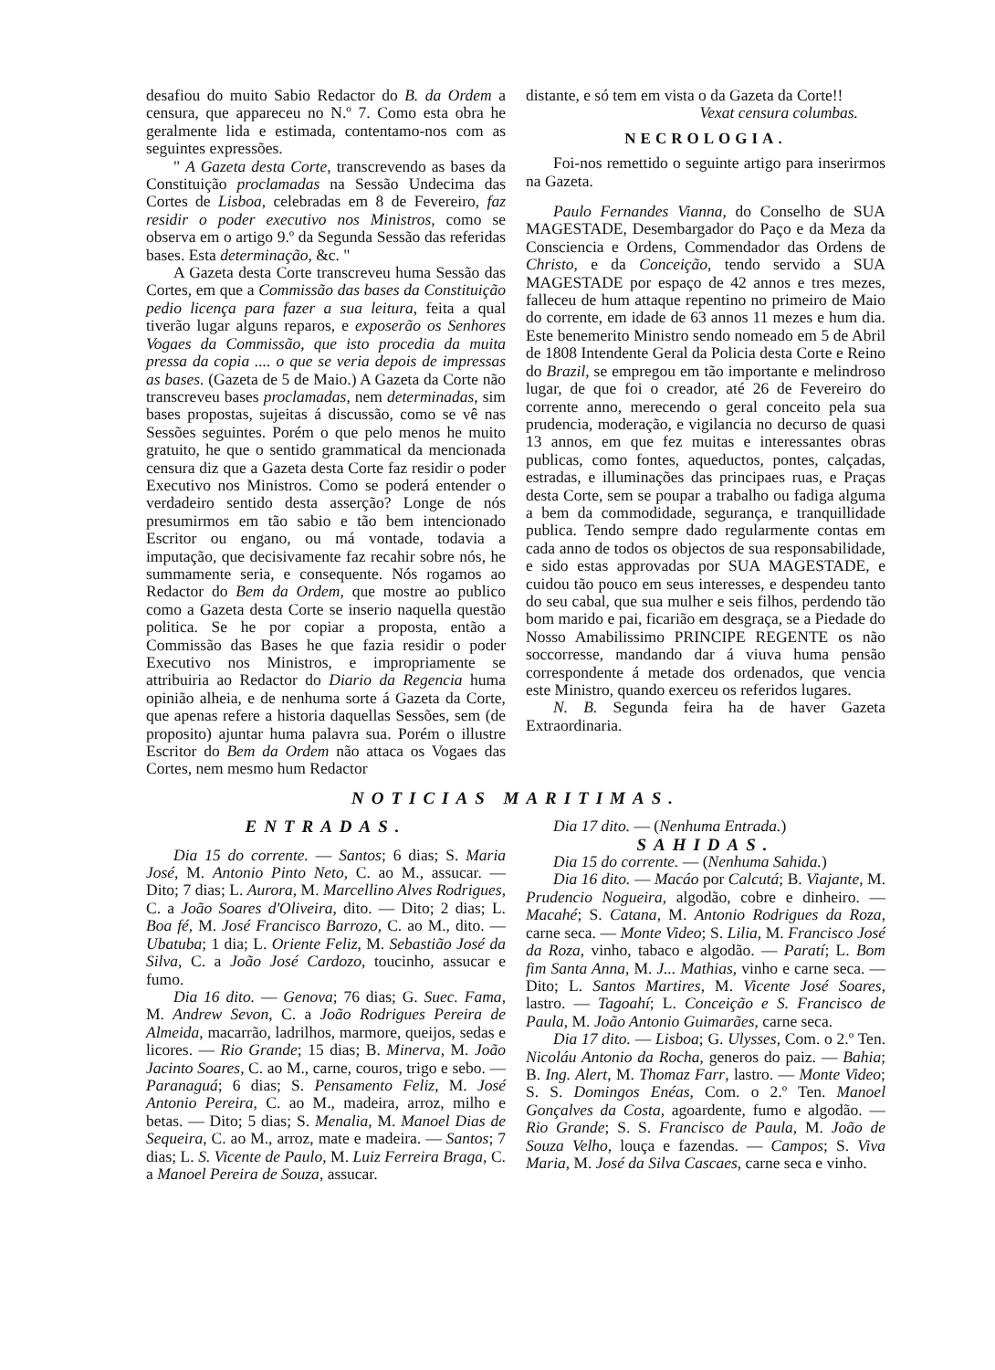desafiou do muito Sabio Redactor do B. da Ordem a censura, que appareceu no N.º 7. Como esta obra he geralmente lida e estimada, contentamo-nos com as seguintes expressões.
" A Gazeta desta Corte, transcrevendo as bases da Constituição proclamadas na Sessão Undecima das Cortes de Lisboa, celebradas em 8 de Fevereiro, faz residir o poder executivo nos Ministros, como se observa em o artigo 9.º da Segunda Sessão das referidas bases. Esta determinação, &c. "
A Gazeta desta Corte transcreveu huma Sessão das Cortes, em que a Commissão das bases da Constituição pedio licença para fazer a sua leitura, feita a qual tiverão lugar alguns reparos, e exposerão os Senhores Vogaes da Commissão, que isto procedia da muita pressa da copia .... o que se veria depois de impressas as bases. (Gazeta de 5 de Maio.) A Gazeta da Corte não transcreveu bases proclamadas, nem determinadas, sim bases propostas, sujeitas á discussão, como se vê nas Sessões seguintes. Porém o que pelo menos he muito gratuito, he que o sentido grammatical da mencionada censura diz que a Gazeta desta Corte faz residir o poder Executivo nos Ministros. Como se poderá entender o verdadeiro sentido desta asserção? Longe de nós presumirmos em tão sabio e tão bem intencionado Escritor ou engano, ou má vontade, todavia a imputação, que decisivamente faz recahir sobre nós, he summamente seria, e consequente. Nós rogamos ao Redactor do Bem da Ordem, que mostre ao publico como a Gazeta desta Corte se inserio naquella questão politica. Se he por copiar a proposta, então a Commissão das Bases he que fazia residir o poder Executivo nos Ministros, e impropriamente se attribuiria ao Redactor do Diario da Regencia huma opinião alheia, e de nenhuma sorte á Gazeta da Corte, que apenas refere a historia daquellas Sessões, sem (de proposito) ajuntar huma palavra sua. Porém o illustre Escritor do Bem da Ordem não attaca os Vogaes das Cortes, nem mesmo hum Redactor
distante, e só tem em vista o da Gazeta da Corte!!
Vexat censura columbas.
NECROLOGIA.
Foi-nos remettido o seguinte artigo para inserirmos na Gazeta.
Paulo Fernandes Vianna, do Conselho de SUA MAGESTADE, Desembargador do Paço e da Meza da Consciencia e Ordens, Commendador das Ordens de Christo, e da Conceição, tendo servido a SUA MAGESTADE por espaço de 42 annos e tres mezes, falleceu de hum attaque repentino no primeiro de Maio do corrente, em idade de 63 annos 11 mezes e hum dia. Este benemerito Ministro sendo nomeado em 5 de Abril de 1808 Intendente Geral da Policia desta Corte e Reino do Brazil, se empregou em tão importante e melindroso lugar, de que foi o creador, até 26 de Fevereiro do corrente anno, merecendo o geral conceito pela sua prudencia, moderação, e vigilancia no decurso de quasi 13 annos, em que fez muitas e interessantes obras publicas, como fontes, aqueductos, pontes, calçadas, estradas, e illuminações das principaes ruas, e Praças desta Corte, sem se poupar a trabalho ou fadiga alguma a bem da commodidade, segurança, e tranquillidade publica. Tendo sempre dado regularmente contas em cada anno de todos os objectos de sua responsabilidade, e sido estas approvadas por SUA MAGESTADE, e cuidou tão pouco em seus interesses, e despendeu tanto do seu cabal, que sua mulher e seis filhos, perdendo tão bom marido e pai, ficarião em desgraça, se a Piedade do Nosso Amabilissimo PRINCIPE REGENTE os não soccorresse, mandando dar á viuva huma pensão correspondente á metade dos ordenados, que vencia este Ministro, quando exerceu os referidos lugares.
N. B. Segunda feira ha de haver Gazeta Extraordinaria.
NOTICIAS MARITIMAS.
ENTRADAS.
Dia 15 do corrente. — Santos; 6 dias; S. Maria José, M. Antonio Pinto Neto, C. ao M., assucar. — Dito; 7 dias; L. Aurora, M. Marcellino Alves Rodrigues, C. a João Soares d'Oliveira, dito. — Dito; 2 dias; L. Boa fé, M. José Francisco Barrozo, C. ao M., dito. — Ubatuba; 1 dia; L. Oriente Feliz, M. Sebastião José da Silva, C. a João José Cardozo, toucinho, assucar e fumo.
Dia 16 dito. — Genova; 76 dias; G. Suec. Fama, M. Andrew Sevon, C. a João Rodrigues Pereira de Almeida, macarrão, ladrilhos, marmore, queijos, sedas e licores. — Rio Grande; 15 dias; B. Minerva, M. João Jacinto Soares, C. ao M., carne, couros, trigo e sebo. — Paranaguá; 6 dias; S. Pensamento Feliz, M. José Antonio Pereira, C. ao M., madeira, arroz, milho e betas. — Dito; 5 dias; S. Menalia, M. Manoel Dias de Sequeira, C. ao M., arroz, mate e madeira. — Santos; 7 dias; L. S. Vicente de Paulo, M. Luiz Ferreira Braga, C. a Manoel Pereira de Souza, assucar.
Dia 17 dito. — (Nenhuma Entrada.)
SAHIDAS.
Dia 15 do corrente. — (Nenhuma Sahida.)
Dia 16 dito. — Macáo por Calcutá; B. Viajante, M. Prudencio Nogueira, algodão, cobre e dinheiro. — Macahé; S. Catana, M. Antonio Rodrigues da Roza, carne seca. — Monte Video; S. Lilia, M. Francisco José da Roza, vinho, tabaco e algodão. — Paratí; L. Bom fim Santa Anna, M. J... Mathias, vinho e carne seca. — Dito; L. Santos Martires, M. Vicente José Soares, lastro. — Tagoahí; L. Conceição e S. Francisco de Paula, M. João Antonio Guimarães, carne seca.
Dia 17 dito. — Lisboa; G. Ulysses, Com. o 2.º Ten. Nicoláu Antonio da Rocha, generos do paiz. — Bahia; B. Ing. Alert, M. Thomaz Farr, lastro. — Monte Video; S. S. Domingos Enéas, Com. o 2.º Ten. Manoel Gonçalves da Costa, agoardente, fumo e algodão. — Rio Grande; S. S. Francisco de Paula, M. João de Souza Velho, louça e fazendas. — Campos; S. Viva Maria, M. José da Silva Cascaes, carne seca e vinho.